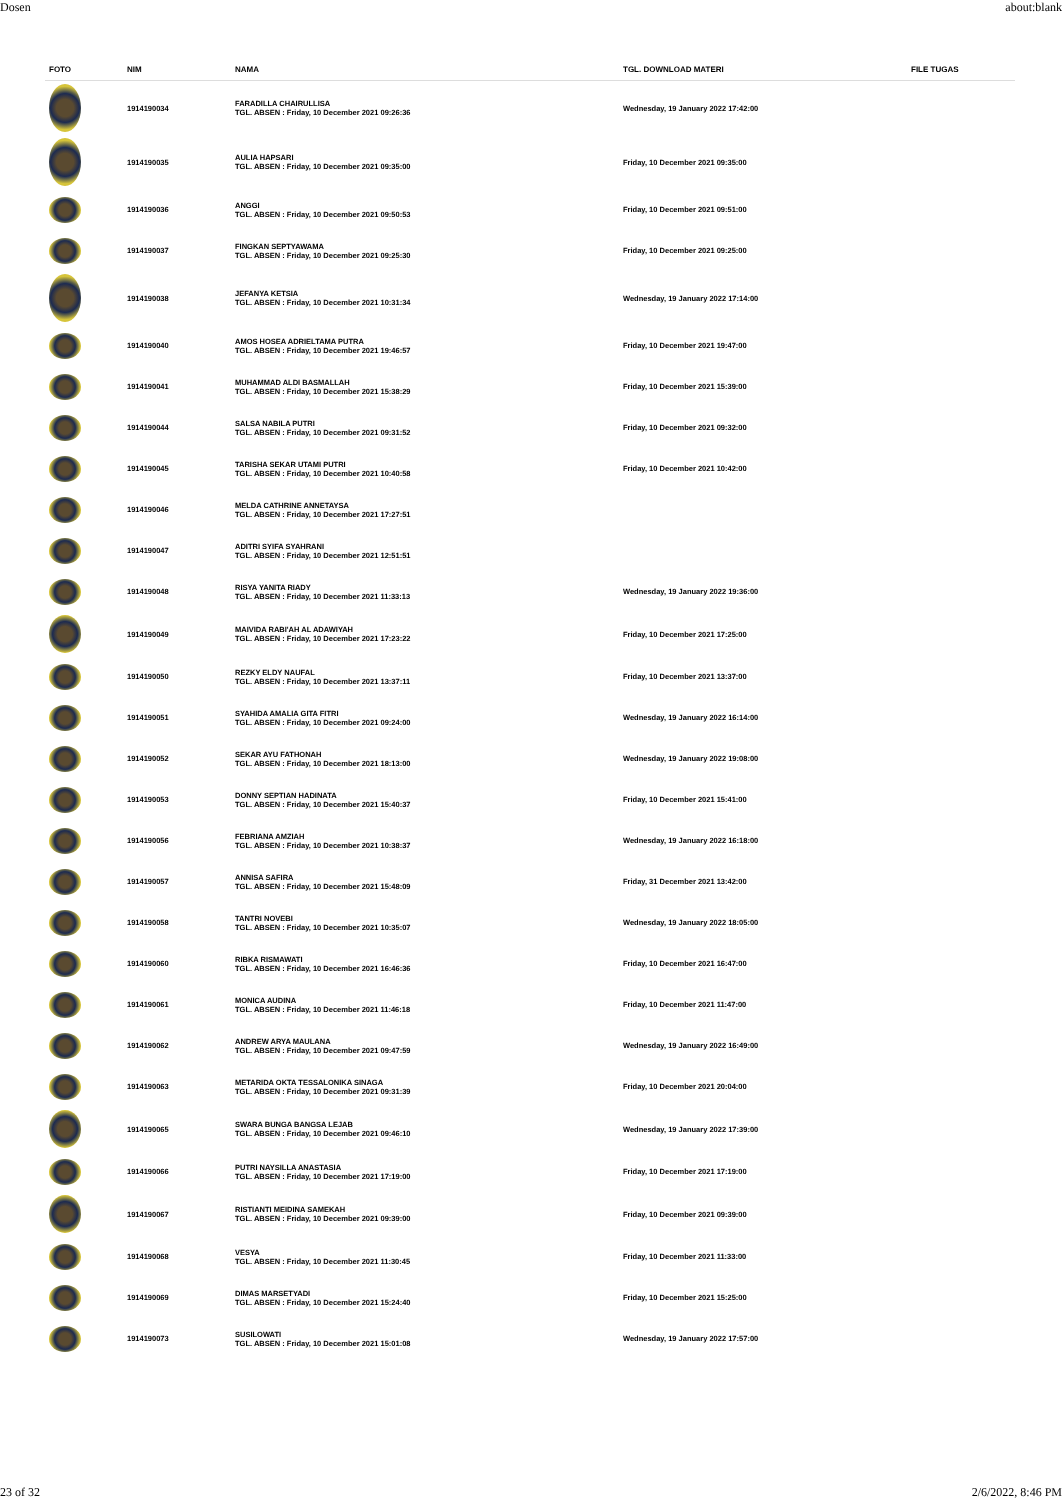Dosen about:blank
| FOTO | NIM | NAMA | TGL. DOWNLOAD MATERI | FILE TUGAS |
| --- | --- | --- | --- | --- |
| | 1914190034 | FARADILLA CHAIRULLISA TGL. ABSEN : Friday, 10 December 2021 09:26:36 | Wednesday, 19 January 2022 17:42:00 | |
| | 1914190035 | AULIA HAPSARI TGL. ABSEN : Friday, 10 December 2021 09:35:00 | Friday, 10 December 2021 09:35:00 | |
| | 1914190036 | ANGGI TGL. ABSEN : Friday, 10 December 2021 09:50:53 | Friday, 10 December 2021 09:51:00 | |
| | 1914190037 | FINGKAN SEPTYAWAMA TGL. ABSEN : Friday, 10 December 2021 09:25:30 | Friday, 10 December 2021 09:25:00 | |
| | 1914190038 | JEFANYA KETSIA TGL. ABSEN : Friday, 10 December 2021 10:31:34 | Wednesday, 19 January 2022 17:14:00 | |
| | 1914190040 | AMOS HOSEA ADRIELTAMA PUTRA TGL. ABSEN : Friday, 10 December 2021 19:46:57 | Friday, 10 December 2021 19:47:00 | |
| | 1914190041 | MUHAMMAD ALDI BASMALLAH TGL. ABSEN : Friday, 10 December 2021 15:38:29 | Friday, 10 December 2021 15:39:00 | |
| | 1914190044 | SALSA NABILA PUTRI TGL. ABSEN : Friday, 10 December 2021 09:31:52 | Friday, 10 December 2021 09:32:00 | |
| | 1914190045 | TARISHA SEKAR UTAMI PUTRI TGL. ABSEN : Friday, 10 December 2021 10:40:58 | Friday, 10 December 2021 10:42:00 | |
| | 1914190046 | MELDA CATHRINE ANNETAYSA TGL. ABSEN : Friday, 10 December 2021 17:27:51 | | |
| | 1914190047 | ADITRI SYIFA SYAHRANI TGL. ABSEN : Friday, 10 December 2021 12:51:51 | | |
| | 1914190048 | RISYA YANITA RIADY TGL. ABSEN : Friday, 10 December 2021 11:33:13 | Wednesday, 19 January 2022 19:36:00 | |
| | 1914190049 | MAIVIDA RABI'AH AL ADAWIYAH TGL. ABSEN : Friday, 10 December 2021 17:23:22 | Friday, 10 December 2021 17:25:00 | |
| | 1914190050 | REZKY ELDY NAUFAL TGL. ABSEN : Friday, 10 December 2021 13:37:11 | Friday, 10 December 2021 13:37:00 | |
| | 1914190051 | SYAHIDA AMALIA GITA FITRI TGL. ABSEN : Friday, 10 December 2021 09:24:00 | Wednesday, 19 January 2022 16:14:00 | |
| | 1914190052 | SEKAR AYU FATHONAH TGL. ABSEN : Friday, 10 December 2021 18:13:00 | Wednesday, 19 January 2022 19:08:00 | |
| | 1914190053 | DONNY SEPTIAN HADINATA TGL. ABSEN : Friday, 10 December 2021 15:40:37 | Friday, 10 December 2021 15:41:00 | |
| | 1914190056 | FEBRIANA AMZIAH TGL. ABSEN : Friday, 10 December 2021 10:38:37 | Wednesday, 19 January 2022 16:18:00 | |
| | 1914190057 | ANNISA SAFIRA TGL. ABSEN : Friday, 10 December 2021 15:48:09 | Friday, 31 December 2021 13:42:00 | |
| | 1914190058 | TANTRI NOVEBI TGL. ABSEN : Friday, 10 December 2021 10:35:07 | Wednesday, 19 January 2022 18:05:00 | |
| | 1914190060 | RIBKA RISMAWATI TGL. ABSEN : Friday, 10 December 2021 16:46:36 | Friday, 10 December 2021 16:47:00 | |
| | 1914190061 | MONICA AUDINA TGL. ABSEN : Friday, 10 December 2021 11:46:18 | Friday, 10 December 2021 11:47:00 | |
| | 1914190062 | ANDREW ARYA MAULANA TGL. ABSEN : Friday, 10 December 2021 09:47:59 | Wednesday, 19 January 2022 16:49:00 | |
| | 1914190063 | METARIDA OKTA TESSALONIKA SINAGA TGL. ABSEN : Friday, 10 December 2021 09:31:39 | Friday, 10 December 2021 20:04:00 | |
| | 1914190065 | SWARA BUNGA BANGSA LEJAB TGL. ABSEN : Friday, 10 December 2021 09:46:10 | Wednesday, 19 January 2022 17:39:00 | |
| | 1914190066 | PUTRI NAYSILLA ANASTASIA TGL. ABSEN : Friday, 10 December 2021 17:19:00 | Friday, 10 December 2021 17:19:00 | |
| | 1914190067 | RISTIANTI MEIDINA SAMEKAH TGL. ABSEN : Friday, 10 December 2021 09:39:00 | Friday, 10 December 2021 09:39:00 | |
| | 1914190068 | VESYA TGL. ABSEN : Friday, 10 December 2021 11:30:45 | Friday, 10 December 2021 11:33:00 | |
| | 1914190069 | DIMAS MARSETYADI TGL. ABSEN : Friday, 10 December 2021 15:24:40 | Friday, 10 December 2021 15:25:00 | |
| | 1914190073 | SUSILOWATI TGL. ABSEN : Friday, 10 December 2021 15:01:08 | Wednesday, 19 January 2022 17:57:00 | |
23 of 32 2/6/2022, 8:46 PM